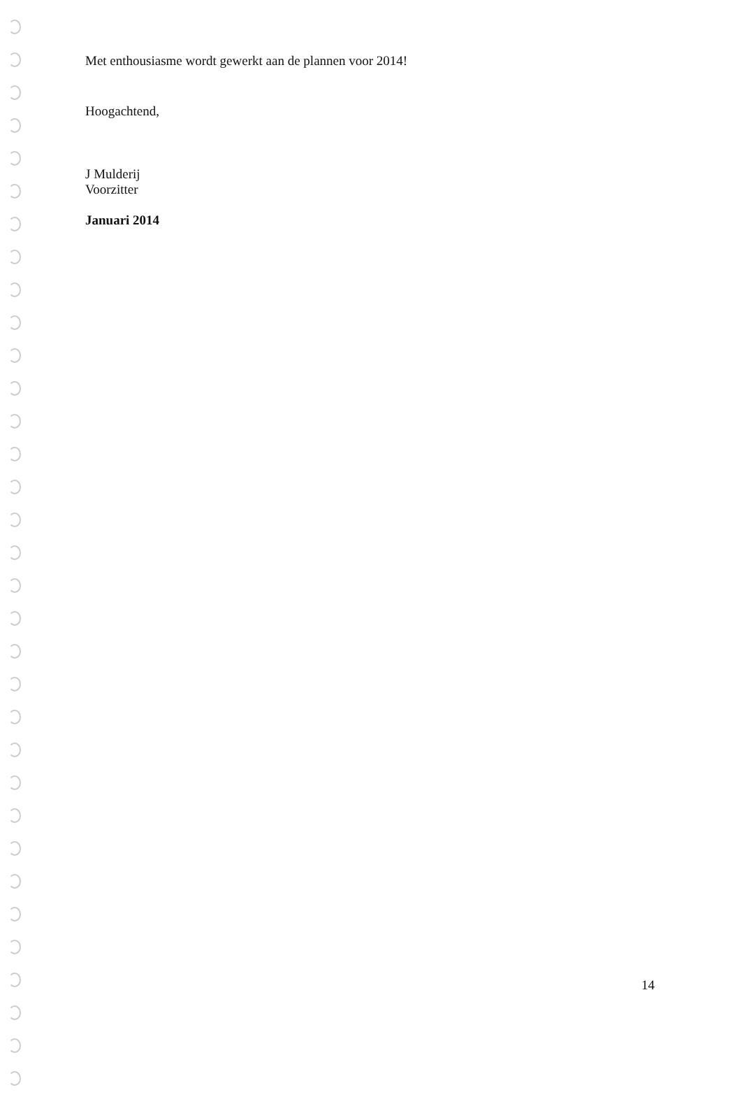Met enthousiasme wordt gewerkt aan de plannen voor 2014!
Hoogachtend,
J Mulderij
Voorzitter
Januari 2014
14